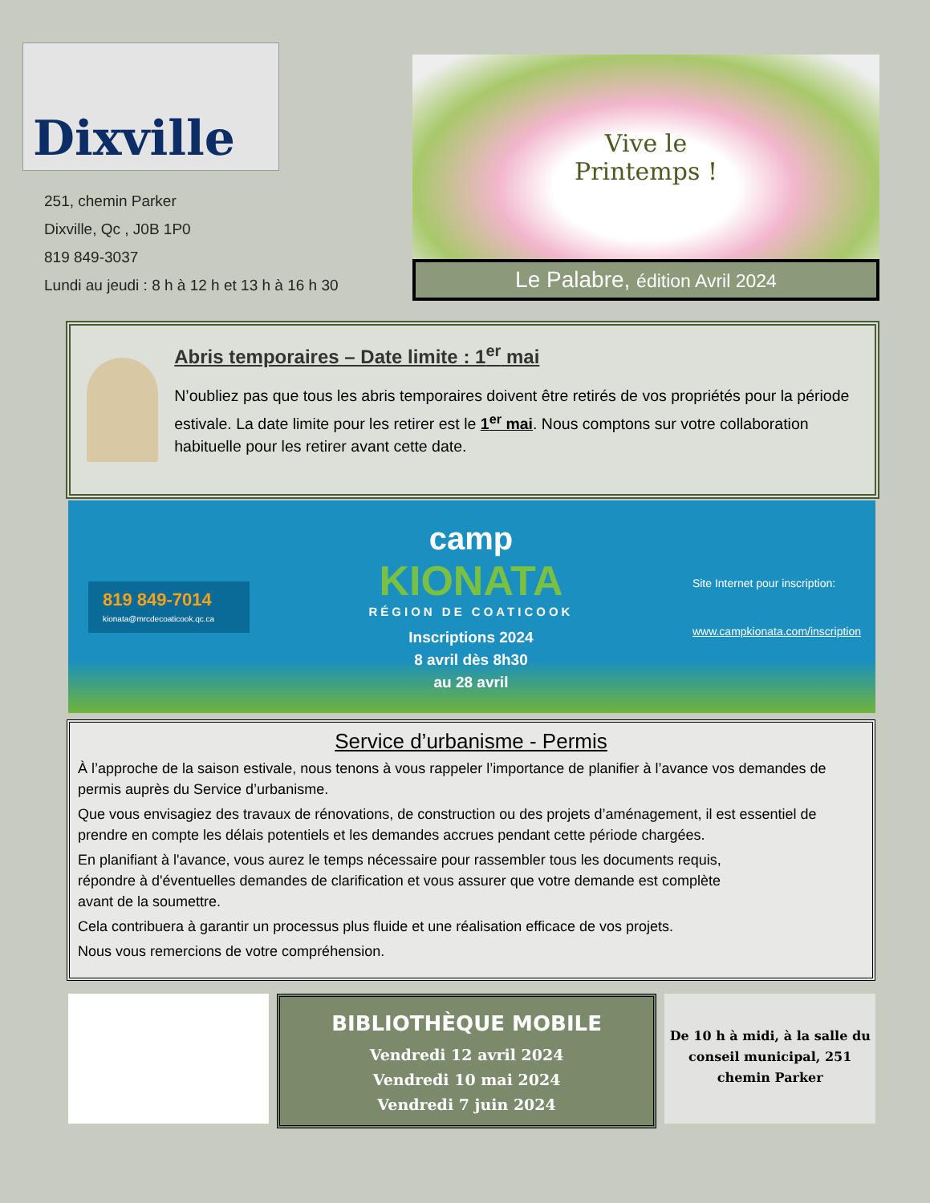Dixville
251, chemin Parker
Dixville, Qc , J0B 1P0
819 849-3037
Lundi au jeudi : 8 h à 12 h et 13 h à 16 h 30
Vive le
Printemps !
Le Palabre, édition Avril 2024
Abris temporaires – Date limite : 1<sup>er</sup> mai
N’oubliez pas que tous les abris temporaires doivent être retirés de vos propriétés pour la période estivale. La date limite pour les retirer est le 1<sup>er</sup> mai. Nous comptons sur votre collaboration habituelle pour les retirer avant cette date.
819 849-7014
kionata@mrcdecoaticook.qc.ca
camp
KIONATA
RÉGION DE COATICOOK
Inscriptions 2024
8 avril dès 8h30
au 28 avril
Site Internet pour inscription:
www.campkionata.com/inscription
Service d’urbanisme - Permis
À l’approche de la saison estivale, nous tenons à vous rappeler l’importance de planifier à l’avance vos demandes de permis auprès du Service d’urbanisme.
Que vous envisagiez des travaux de rénovations, de construction ou des projets d’aménagement, il est essentiel de prendre en compte les délais potentiels et les demandes accrues pendant cette période chargées.
En planifiant à l'avance, vous aurez le temps nécessaire pour rassembler tous les documents requis, répondre à d'éventuelles demandes de clarification et vous assurer que votre demande est complète avant de la soumettre.
Cela contribuera à garantir un processus plus fluide et une réalisation efficace de vos projets.
Nous vous remercions de votre compréhension.
BIBLIOTHÈQUE MOBILE
Vendredi 12 avril 2024
Vendredi 10 mai 2024
Vendredi 7 juin 2024
De 10 h à midi, à la salle du conseil municipal, 251 chemin Parker